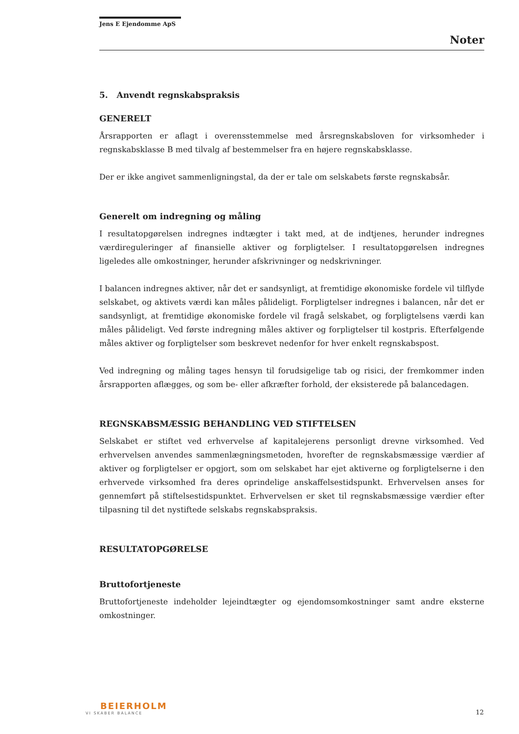Jens E Ejendomme ApS
Noter
5. Anvendt regnskabspraksis
GENERELT
Årsrapporten er aflagt i overensstemmelse med årsregnskabsloven for virksomheder i regnskabsklasse B med tilvalg af bestemmelser fra en højere regnskabsklasse.
Der er ikke angivet sammenligningstal, da der er tale om selskabets første regnskabsår.
Generelt om indregning og måling
I resultatopgørelsen indregnes indtægter i takt med, at de indtjenes, herunder indregnes værdireguleringer af finansielle aktiver og forpligtelser. I resultatopgørelsen indregnes ligeledes alle omkostninger, herunder afskrivninger og nedskrivninger.
I balancen indregnes aktiver, når det er sandsynligt, at fremtidige økonomiske fordele vil tilflyde selskabet, og aktivets værdi kan måles pålideligt. Forpligtelser indregnes i balancen, når det er sandsynligt, at fremtidige økonomiske fordele vil fragå selskabet, og forpligtelsens værdi kan måles pålideligt. Ved første indregning måles aktiver og forpligtelser til kostpris. Efterfølgende måles aktiver og forpligtelser som beskrevet nedenfor for hver enkelt regnskabspost.
Ved indregning og måling tages hensyn til forudsigelige tab og risici, der fremkommer inden årsrapporten aflægges, og som be- eller afkræfter forhold, der eksisterede på balancedagen.
REGNSKABSMÆSSIG BEHANDLING VED STIFTELSEN
Selskabet er stiftet ved erhvervelse af kapitalejerens personligt drevne virksomhed. Ved erhvervelsen anvendes sammenlægningsmetoden, hvorefter de regnskabsmæssige værdier af aktiver og forpligtelser er opgjort, som om selskabet har ejet aktiverne og forpligtelserne i den erhvervede virksomhed fra deres oprindelige anskaffelsestidspunkt. Erhvervelsen anses for gennemført på stiftelsestidspunktet. Erhvervelsen er sket til regnskabsmæssige værdier efter tilpasning til det nystiftede selskabs regnskabspraksis.
RESULTATOPGØRELSE
Bruttofortjeneste
Bruttofortjeneste indeholder lejeindtægter og ejendomsomkostninger samt andre eksterne omkostninger.
BEIERHOLM
VI SKABER BALANCE
12